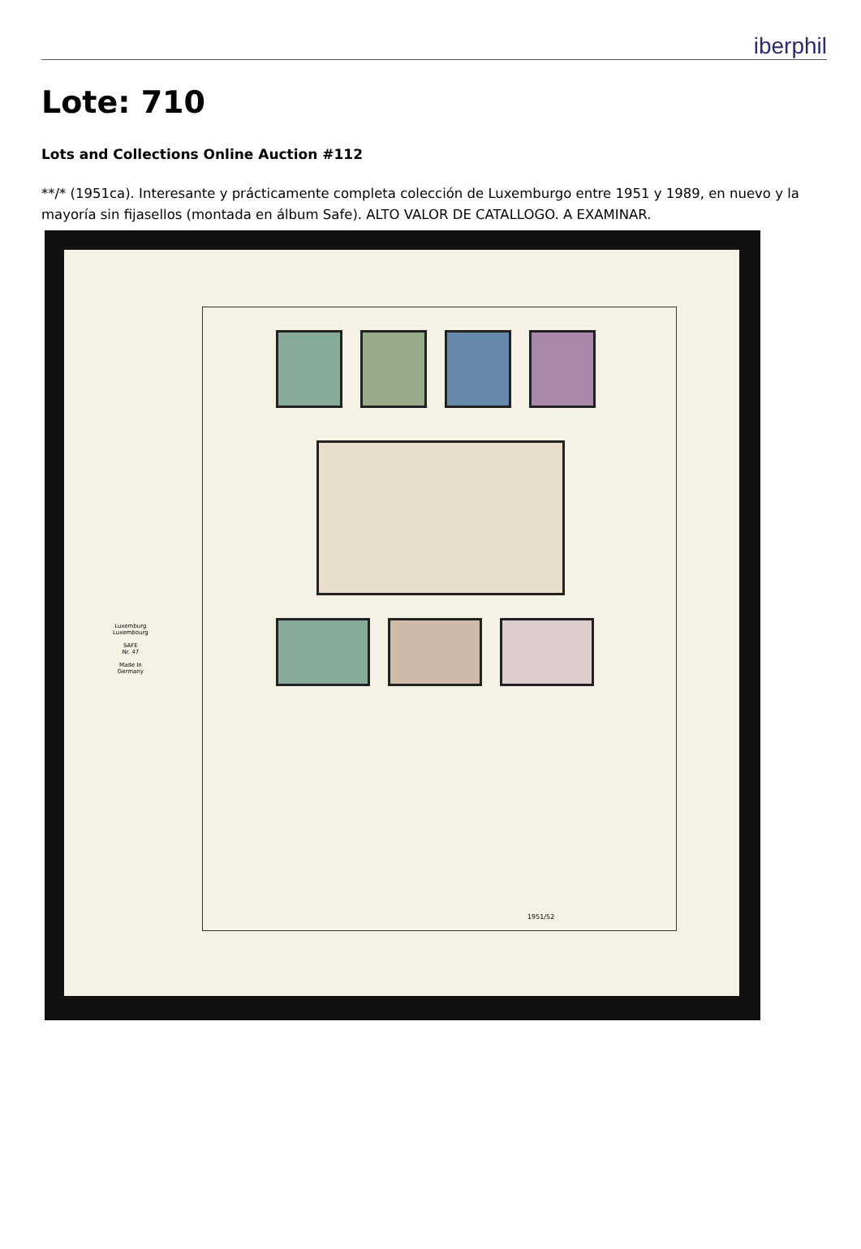iberphil
Lote: 710
Lots and Collections Online Auction #112
**/* (1951ca). Interesante y prácticamente completa colección de Luxemburgo entre 1951 y 1989, en nuevo y la mayoría sin fijasellos (montada en álbum Safe). ALTO VALOR DE CATALLOGO. A EXAMINAR.
Luxemburg
Luxembourg
SAFE
Nr. 47
Made In
Germany
1951/52